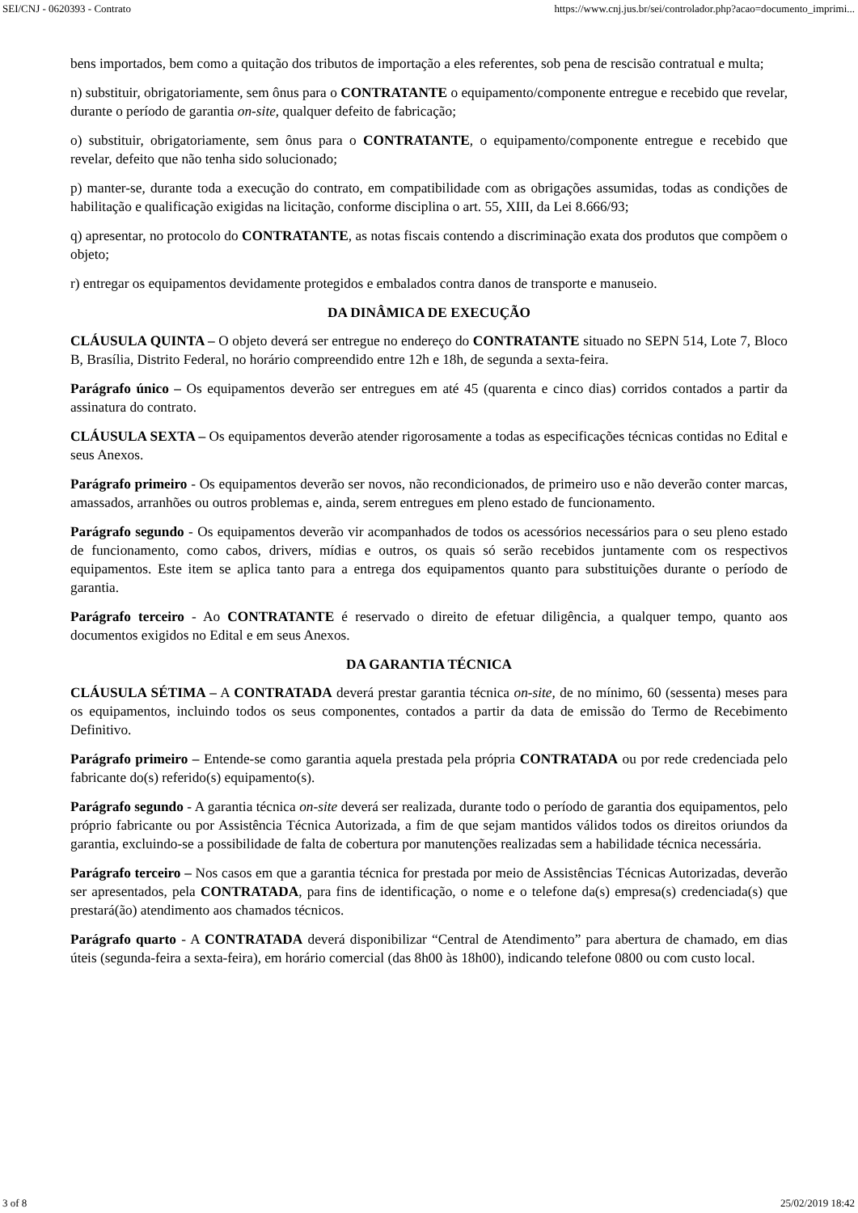SEI/CNJ - 0620393 - Contrato https://www.cnj.jus.br/sei/controlador.php?acao=documento_imprimi...
bens importados, bem como a quitação dos tributos de importação a eles referentes, sob pena de rescisão contratual e multa;
n) substituir, obrigatoriamente, sem ônus para o CONTRATANTE o equipamento/componente entregue e recebido que revelar, durante o período de garantia on-site, qualquer defeito de fabricação;
o) substituir, obrigatoriamente, sem ônus para o CONTRATANTE, o equipamento/componente entregue e recebido que revelar, defeito que não tenha sido solucionado;
p) manter-se, durante toda a execução do contrato, em compatibilidade com as obrigações assumidas, todas as condições de habilitação e qualificação exigidas na licitação, conforme disciplina o art. 55, XIII, da Lei 8.666/93;
q) apresentar, no protocolo do CONTRATANTE, as notas fiscais contendo a discriminação exata dos produtos que compõem o objeto;
r) entregar os equipamentos devidamente protegidos e embalados contra danos de transporte e manuseio.
DA DINÂMICA DE EXECUÇÃO
CLÁUSULA QUINTA – O objeto deverá ser entregue no endereço do CONTRATANTE situado no SEPN 514, Lote 7, Bloco B, Brasília, Distrito Federal, no horário compreendido entre 12h e 18h, de segunda a sexta-feira.
Parágrafo único – Os equipamentos deverão ser entregues em até 45 (quarenta e cinco dias) corridos contados a partir da assinatura do contrato.
CLÁUSULA SEXTA – Os equipamentos deverão atender rigorosamente a todas as especificações técnicas contidas no Edital e seus Anexos.
Parágrafo primeiro - Os equipamentos deverão ser novos, não recondicionados, de primeiro uso e não deverão conter marcas, amassados, arranhões ou outros problemas e, ainda, serem entregues em pleno estado de funcionamento.
Parágrafo segundo - Os equipamentos deverão vir acompanhados de todos os acessórios necessários para o seu pleno estado de funcionamento, como cabos, drivers, mídias e outros, os quais só serão recebidos juntamente com os respectivos equipamentos. Este item se aplica tanto para a entrega dos equipamentos quanto para substituições durante o período de garantia.
Parágrafo terceiro - Ao CONTRATANTE é reservado o direito de efetuar diligência, a qualquer tempo, quanto aos documentos exigidos no Edital e em seus Anexos.
DA GARANTIA TÉCNICA
CLÁUSULA SÉTIMA – A CONTRATADA deverá prestar garantia técnica on-site, de no mínimo, 60 (sessenta) meses para os equipamentos, incluindo todos os seus componentes, contados a partir da data de emissão do Termo de Recebimento Definitivo.
Parágrafo primeiro – Entende-se como garantia aquela prestada pela própria CONTRATADA ou por rede credenciada pelo fabricante do(s) referido(s) equipamento(s).
Parágrafo segundo - A garantia técnica on-site deverá ser realizada, durante todo o período de garantia dos equipamentos, pelo próprio fabricante ou por Assistência Técnica Autorizada, a fim de que sejam mantidos válidos todos os direitos oriundos da garantia, excluindo-se a possibilidade de falta de cobertura por manutenções realizadas sem a habilidade técnica necessária.
Parágrafo terceiro – Nos casos em que a garantia técnica for prestada por meio de Assistências Técnicas Autorizadas, deverão ser apresentados, pela CONTRATADA, para fins de identificação, o nome e o telefone da(s) empresa(s) credenciada(s) que prestará(ão) atendimento aos chamados técnicos.
Parágrafo quarto - A CONTRATADA deverá disponibilizar “Central de Atendimento” para abertura de chamado, em dias úteis (segunda-feira a sexta-feira), em horário comercial (das 8h00 às 18h00), indicando telefone 0800 ou com custo local.
3 of 8 25/02/2019 18:42